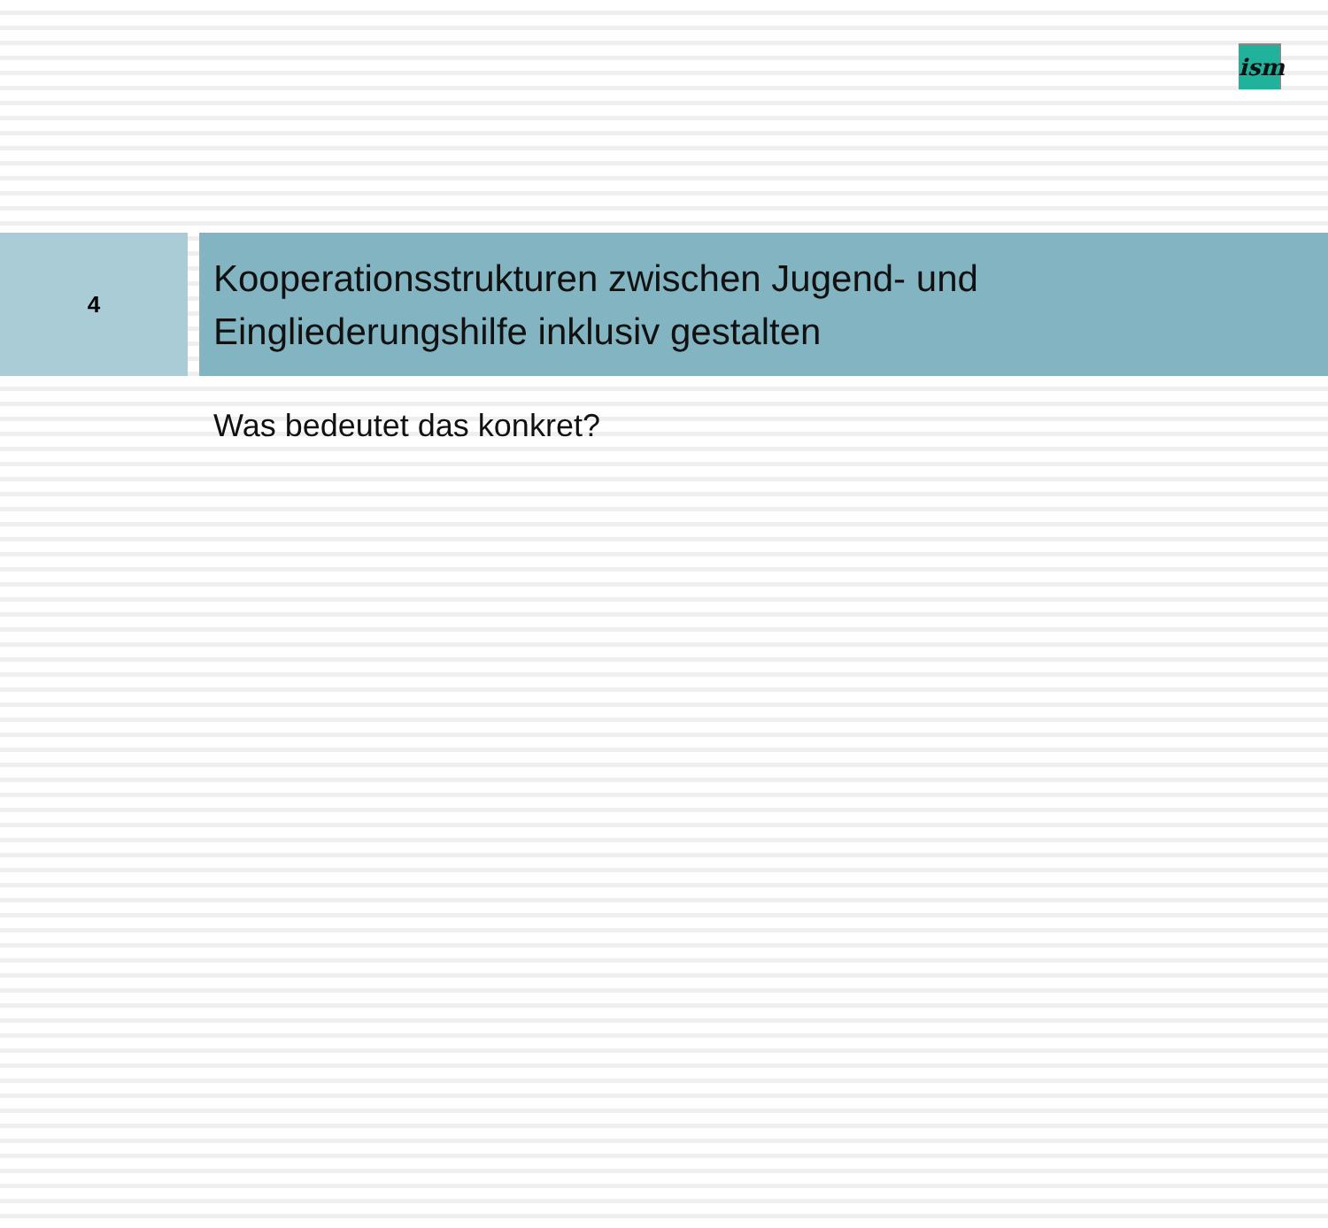ism
4
Kooperationsstrukturen zwischen Jugend- und
Eingliederungshilfe inklusiv gestalten
Was bedeutet das konkret?